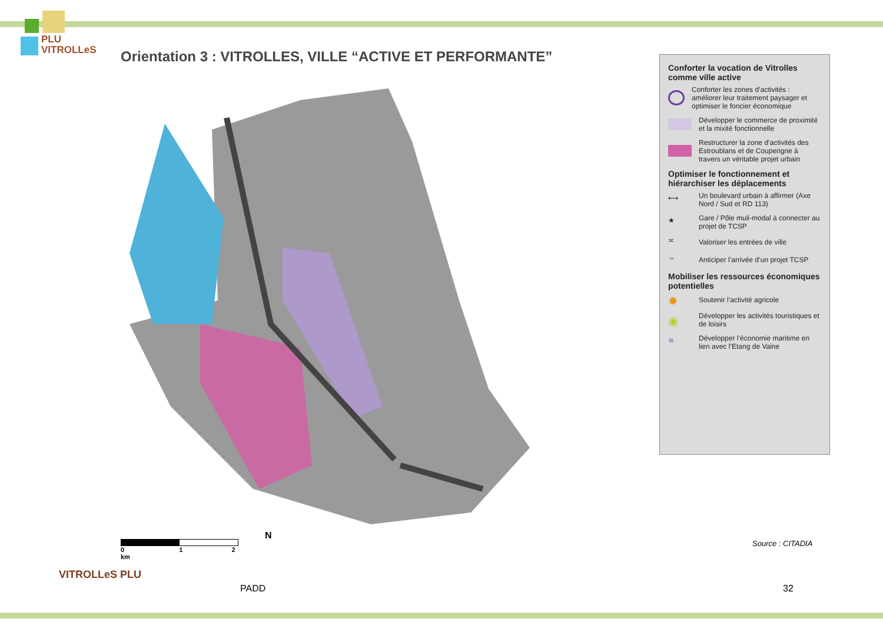PLU
VITROLLeS
Orientation 3 : VITROLLES, VILLE “ACTIVE ET PERFORMANTE”
Conforter la vocation de Vitrolles comme ville active
Conforter les zones d’activités : améliorer leur traitement paysager et optimiser le foncier économique
Développer le commerce de proximité et la mixité fonctionnelle
Restructurer la zone d’activités des Estroublans et de Couperigne à travers un véritable projet urbain
Optimiser le fonctionnement et hiérarchiser les déplacements
⟷
Un boulevard urbain à affirmer (Axe Nord / Sud et RD 113)
★
Gare / Pôle muli-modal à connecter au projet de TCSP
≍
Valoriser les entrées de ville
⇔
Anticiper l’arrivée d’un projet TCSP
Mobiliser les ressources économiques potentielles
✹
Soutenir l’activité agricole
◉
Développer les activités touristiques et de loisirs
≋
Développer l’économie maritime en lien avec l’Etang de Vaine
0 1 2 km
N
Source : CITADIA
VITROLLeS PLU
PADD 32